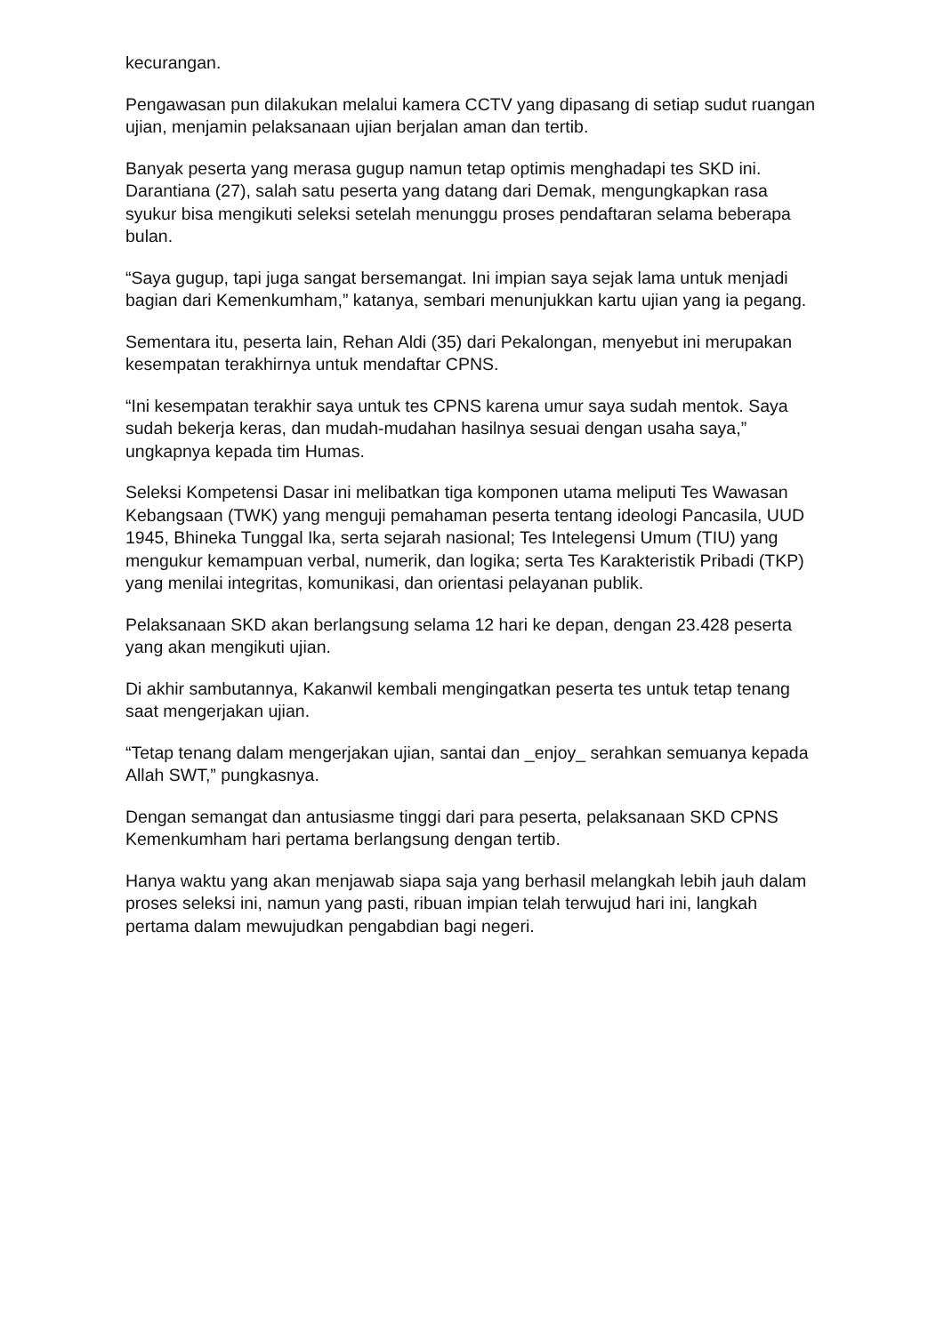kecurangan.
Pengawasan pun dilakukan melalui kamera CCTV yang dipasang di setiap sudut ruangan ujian, menjamin pelaksanaan ujian berjalan aman dan tertib.
Banyak peserta yang merasa gugup namun tetap optimis menghadapi tes SKD ini. Darantiana (27), salah satu peserta yang datang dari Demak, mengungkapkan rasa syukur bisa mengikuti seleksi setelah menunggu proses pendaftaran selama beberapa bulan.
“Saya gugup, tapi juga sangat bersemangat. Ini impian saya sejak lama untuk menjadi bagian dari Kemenkumham,” katanya, sembari menunjukkan kartu ujian yang ia pegang.
Sementara itu, peserta lain, Rehan Aldi (35) dari Pekalongan, menyebut ini merupakan kesempatan terakhirnya untuk mendaftar CPNS.
“Ini kesempatan terakhir saya untuk tes CPNS karena umur saya sudah mentok. Saya sudah bekerja keras, dan mudah-mudahan hasilnya sesuai dengan usaha saya,” ungkapnya kepada tim Humas.
Seleksi Kompetensi Dasar ini melibatkan tiga komponen utama meliputi Tes Wawasan Kebangsaan (TWK) yang menguji pemahaman peserta tentang ideologi Pancasila, UUD 1945, Bhineka Tunggal Ika, serta sejarah nasional; Tes Intelegensi Umum (TIU) yang mengukur kemampuan verbal, numerik, dan logika; serta Tes Karakteristik Pribadi (TKP) yang menilai integritas, komunikasi, dan orientasi pelayanan publik.
Pelaksanaan SKD akan berlangsung selama 12 hari ke depan, dengan 23.428 peserta yang akan mengikuti ujian.
Di akhir sambutannya, Kakanwil kembali mengingatkan peserta tes untuk tetap tenang saat mengerjakan ujian.
“Tetap tenang dalam mengerjakan ujian, santai dan _enjoy_ serahkan semuanya kepada Allah SWT,” pungkasnya.
Dengan semangat dan antusiasme tinggi dari para peserta, pelaksanaan SKD CPNS Kemenkumham hari pertama berlangsung dengan tertib.
Hanya waktu yang akan menjawab siapa saja yang berhasil melangkah lebih jauh dalam proses seleksi ini, namun yang pasti, ribuan impian telah terwujud hari ini, langkah pertama dalam mewujudkan pengabdian bagi negeri.